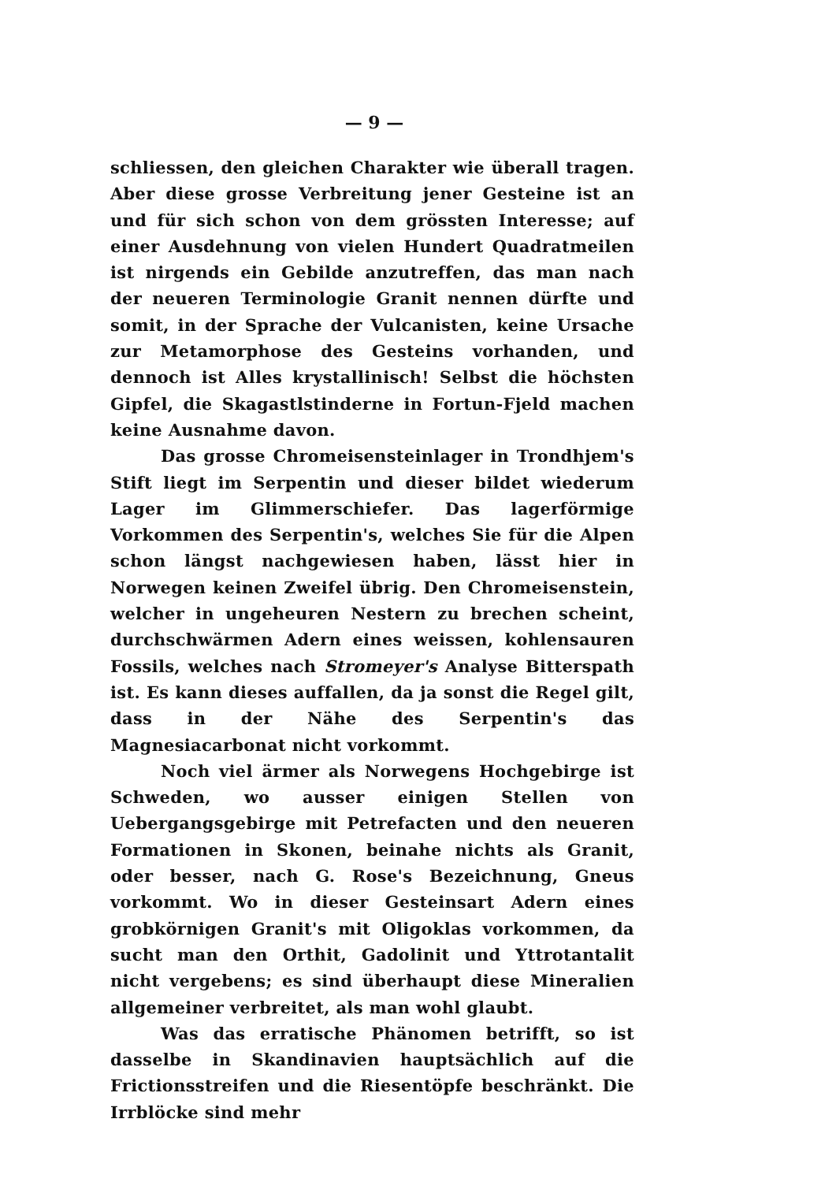— 9 —
schliessen, den gleichen Charakter wie überall tragen. Aber diese grosse Verbreitung jener Gesteine ist an und für sich schon von dem grössten Interesse; auf einer Ausdehnung von vielen Hundert Quadratmeilen ist nirgends ein Gebilde anzutreffen, das man nach der neueren Terminologie Granit nennen dürfte und somit, in der Sprache der Vulcanisten, keine Ursache zur Metamorphose des Gesteins vorhanden, und dennoch ist Alles krystallinisch! Selbst die höchsten Gipfel, die Skagastlstinderne in Fortun-Fjeld machen keine Ausnahme davon.
Das grosse Chromeisensteinlager in Trondhjem's Stift liegt im Serpentin und dieser bildet wiederum Lager im Glimmerschiefer. Das lagerförmige Vorkommen des Serpentin's, welches Sie für die Alpen schon längst nachgewiesen haben, lässt hier in Norwegen keinen Zweifel übrig. Den Chromeisenstein, welcher in ungeheuren Nestern zu brechen scheint, durchschwärmen Adern eines weissen, kohlensauren Fossils, welches nach Stromeyer's Analyse Bitterspath ist. Es kann dieses auffallen, da ja sonst die Regel gilt, dass in der Nähe des Serpentin's das Magnesiacarbonat nicht vorkommt.
Noch viel ärmer als Norwegens Hochgebirge ist Schweden, wo ausser einigen Stellen von Uebergangsgebirge mit Petrefacten und den neueren Formationen in Skonen, beinahe nichts als Granit, oder besser, nach G. Rose's Bezeichnung, Gneus vorkommt. Wo in dieser Gesteinsart Adern eines grobkörnigen Granit's mit Oligoklas vorkommen, da sucht man den Orthit, Gadolinit und Yttrotantalit nicht vergebens; es sind überhaupt diese Mineralien allgemeiner verbreitet, als man wohl glaubt.
Was das erratische Phänomen betrifft, so ist dasselbe in Skandinavien hauptsächlich auf die Frictionsstreifen und die Riesentöpfe beschränkt. Die Irrblöcke sind mehr